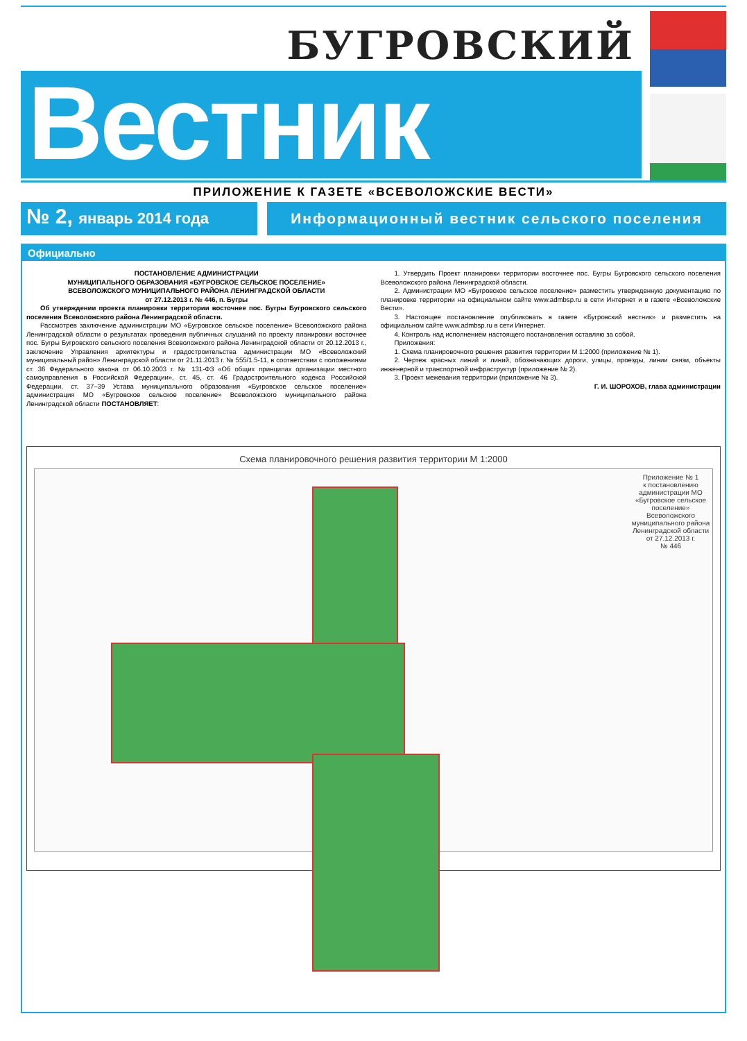БУГРОВСКИЙ
Вестник
ПРИЛОЖЕНИЕ К ГАЗЕТЕ «ВСЕВОЛОЖСКИЕ ВЕСТИ»
№ 2, январь 2014 года
Информационный вестник сельского поселения
Официально
ПОСТАНОВЛЕНИЕ АДМИНИСТРАЦИИ
МУНИЦИПАЛЬНОГО ОБРАЗОВАНИЯ «БУГРОВСКОЕ СЕЛЬСКОЕ ПОСЕЛЕНИЕ»
ВСЕВОЛОЖСКОГО МУНИЦИПАЛЬНОГО РАЙОНА ЛЕНИНГРАДСКОЙ ОБЛАСТИ
от 27.12.2013 г. № 446, п. Бугры
Об утверждении проекта планировки территории восточнее пос. Бугры Бугровского сельского поселения Всеволожского района Ленинградской области.
Рассмотрев заключение администрации МО «Бугровское сельское поселение» Всеволожского района Ленинградской области о результатах проведения публичных слушаний по проекту планировки восточнее пос. Бугры Бугровского сельского поселения Всеволожского района Ленинградской области от 20.12.2013 г., заключение Управления архитектуры и градостроительства администрации МО «Всеволожский муниципальный район» Ленинградской области от 21.11.2013 г. № 555/1.5-11, в соответствии с положениями ст. 36 Федерального закона от 06.10.2003 г. № 131-ФЗ «Об общих принципах организации местного самоуправления в Российской Федерации», ст. 45, ст. 46 Градостроительного кодекса Российской Федерации, ст. 37–39 Устава муниципального образования «Бугровское сельское поселение» администрация МО «Бугровское сельское поселение» Всеволожского муниципального района Ленинградской области ПОСТАНОВЛЯЕТ:
1. Утвердить Проект планировки территории восточнее пос. Бугры Бугровского сельского поселения Всеволожского района Ленинградской области.
2. Администрации МО «Бугровское сельское поселение» разместить утвержденную документацию по планировке территории на официальном сайте www.admbsp.ru в сети Интернет и в газете «Всеволожские Вести».
3. Настоящее постановление опубликовать в газете «Бугровский вестник» и разместить на официальном сайте www.admbsp.ru в сети Интернет.
4. Контроль над исполнением настоящего постановления оставляю за собой.
Приложения:
1. Схема планировочного решения развития территории М 1:2000 (приложение № 1).
2. Чертеж красных линий и линий, обозначающих дороги, улицы, проезды, линии связи, объекты инженерной и транспортной инфраструктур (приложение № 2).
3. Проект межевания территории (приложение № 3).
Г. И. ШОРОХОВ, глава администрации
Схема планировочного решения развития территории М 1:2000
Приложение № 1
к постановлению администрации МО «Бугровское сельское поселение» Всеволожского муниципального района Ленинградской области
от 27.12.2013 г.
№ 446